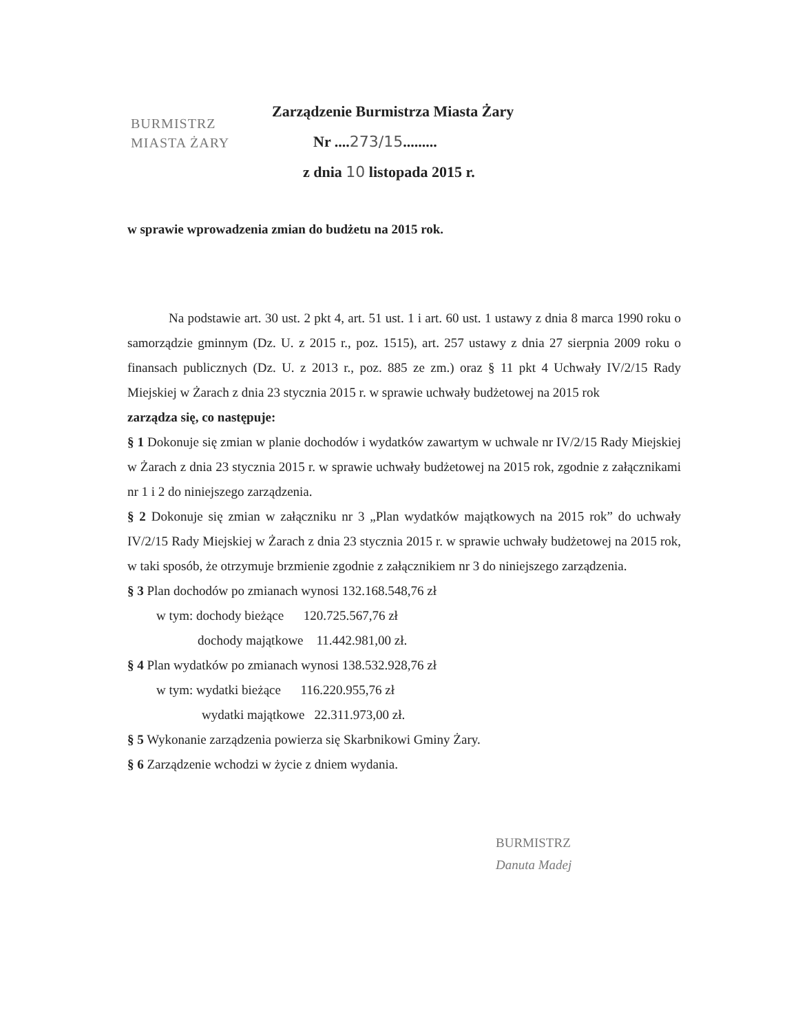BURMISTRZ
MIASTA ŻARY
Zarządzenie Burmistrza Miasta Żary
Nr ....273/15.........
z dnia 10 listopada 2015 r.
w sprawie wprowadzenia zmian do budżetu na 2015 rok.
Na podstawie art. 30 ust. 2 pkt 4, art. 51 ust. 1 i art. 60 ust. 1 ustawy z dnia 8 marca 1990 roku o samorządzie gminnym (Dz. U. z 2015 r., poz. 1515), art. 257 ustawy z dnia 27 sierpnia 2009 roku o finansach publicznych (Dz. U. z 2013 r., poz. 885 ze zm.) oraz § 11 pkt 4 Uchwały IV/2/15 Rady Miejskiej w Żarach z dnia 23 stycznia 2015 r. w sprawie uchwały budżetowej na 2015 rok
zarządza się, co następuje:
§ 1 Dokonuje się zmian w planie dochodów i wydatków zawartym w uchwale nr IV/2/15 Rady Miejskiej w Żarach z dnia 23 stycznia 2015 r. w sprawie uchwały budżetowej na 2015 rok, zgodnie z załącznikami nr 1 i 2 do niniejszego zarządzenia.
§ 2 Dokonuje się zmian w załączniku nr 3 „Plan wydatków majątkowych na 2015 rok” do uchwały IV/2/15 Rady Miejskiej w Żarach z dnia 23 stycznia 2015 r. w sprawie uchwały budżetowej na 2015 rok, w taki sposób, że otrzymuje brzmienie zgodnie z załącznikiem nr 3 do niniejszego zarządzenia.
§ 3 Plan dochodów po zmianach wynosi 132.168.548,76 zł
w tym: dochody bieżące 120.725.567,76 zł
dochody majątkowe 11.442.981,00 zł.
§ 4 Plan wydatków po zmianach wynosi 138.532.928,76 zł
w tym: wydatki bieżące 116.220.955,76 zł
wydatki majątkowe 22.311.973,00 zł.
§ 5 Wykonanie zarządzenia powierza się Skarbnikowi Gminy Żary.
§ 6 Zarządzenie wchodzi w życie z dniem wydania.
BURMISTRZ
Danuta Madej